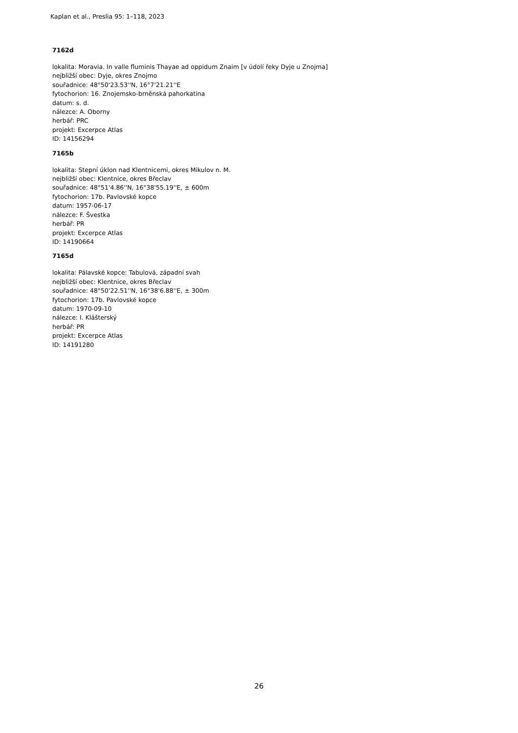Kaplan et al., Preslia 95: 1–118, 2023
7162d
lokalita: Moravia. In valle fluminis Thayae ad oppidum Znaim [v údolí řeky Dyje u Znojma]
nejbližší obec: Dyje, okres Znojmo
souřadnice: 48°50'23.53''N, 16°7'21.21''E
fytochorion: 16. Znojemsko-brněnská pahorkatina
datum: s. d.
nálezce: A. Oborny
herbář: PRC
projekt: Excerpce Atlas
ID: 14156294
7165b
lokalita: Stepní úklon nad Klentnicemi, okres Mikulov n. M.
nejbližší obec: Klentnice, okres Břeclav
souřadnice: 48°51'4.86''N, 16°38'55.19''E, ± 600m
fytochorion: 17b. Pavlovské kopce
datum: 1957-06-17
nálezce: F. Švestka
herbář: PR
projekt: Excerpce Atlas
ID: 14190664
7165d
lokalita: Pálavské kopce: Tabulová, západní svah
nejbližší obec: Klentnice, okres Břeclav
souřadnice: 48°50'22.51''N, 16°38'6.88''E, ± 300m
fytochorion: 17b. Pavlovské kopce
datum: 1970-09-10
nálezce: I. Klášterský
herbář: PR
projekt: Excerpce Atlas
ID: 14191280
26